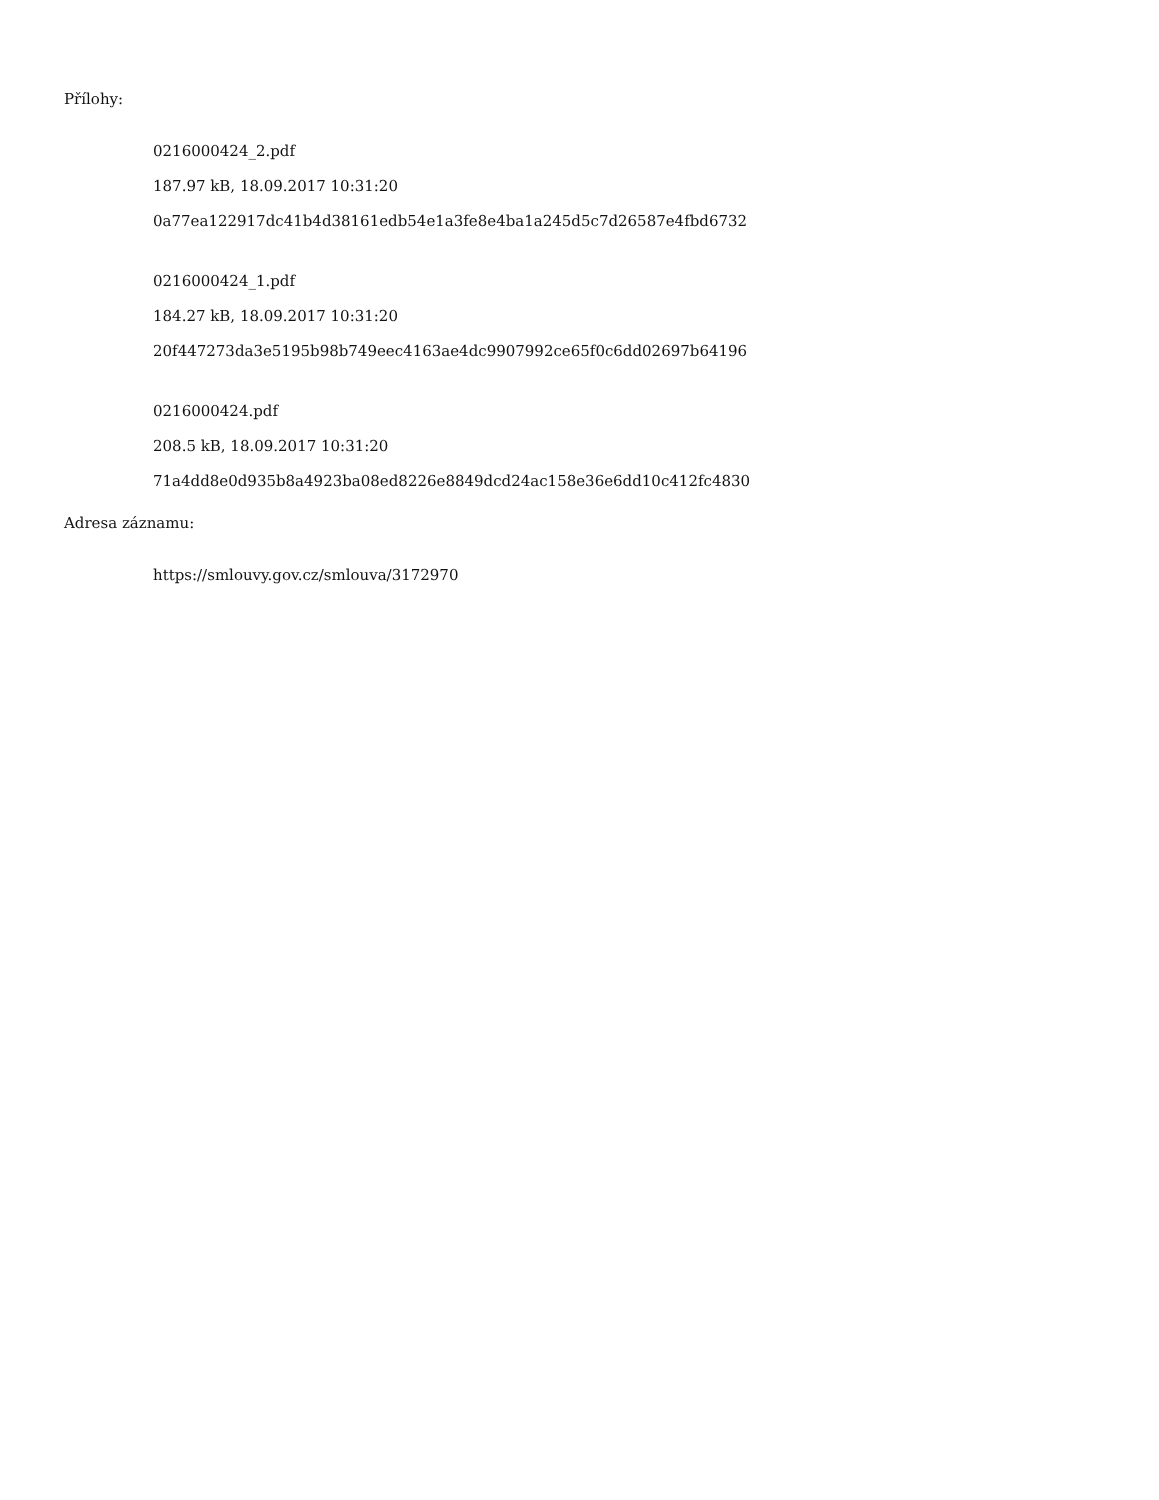Přílohy:
0216000424_2.pdf
187.97 kB, 18.09.2017 10:31:20
0a77ea122917dc41b4d38161edb54e1a3fe8e4ba1a245d5c7d26587e4fbd6732
0216000424_1.pdf
184.27 kB, 18.09.2017 10:31:20
20f447273da3e5195b98b749eec4163ae4dc9907992ce65f0c6dd02697b64196
0216000424.pdf
208.5 kB, 18.09.2017 10:31:20
71a4dd8e0d935b8a4923ba08ed8226e8849dcd24ac158e36e6dd10c412fc4830
Adresa záznamu:
https://smlouvy.gov.cz/smlouva/3172970